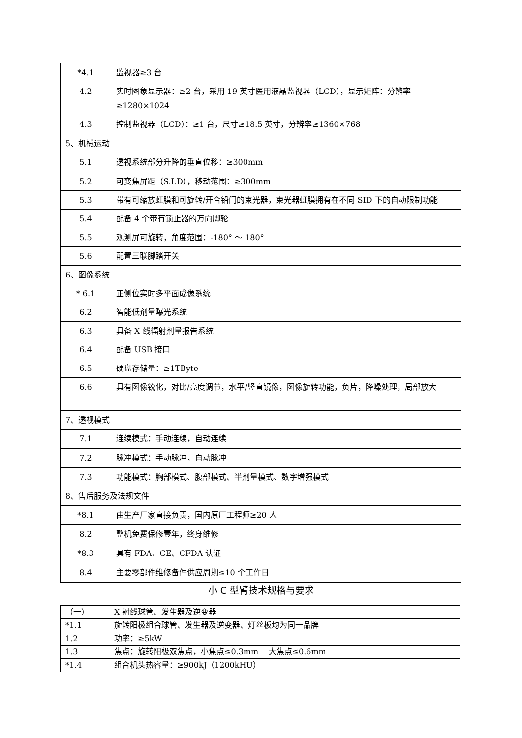| *4.1 | 监视器≥3 台 |
| 4.2 | 实时图象显示器：≥2 台，采用 19 英寸医用液晶监视器（LCD），显示矩阵：分辨率≥1280×1024 |
| 4.3 | 控制监视器（LCD）：≥1 台，尺寸≥18.5 英寸，分辨率≥1360×768 |
| 5、机械运动 | |
| 5.1 | 透视系统部分升降的垂直位移：≥300mm |
| 5.2 | 可变焦屏距（S.I.D），移动范围：≥300mm |
| 5.3 | 带有可缩放虹膜和可旋转/开合铅门的束光器，束光器虹膜拥有在不同 SID 下的自动限制功能 |
| 5.4 | 配备 4 个带有锁止器的万向脚轮 |
| 5.5 | 观测屏可旋转，角度范围：-180° ～ 180° |
| 5.6 | 配置三联脚踏开关 |
| 6、图像系统 | |
| * 6.1 | 正侧位实时多平面成像系统 |
| 6.2 | 智能低剂量曝光系统 |
| 6.3 | 具备 X 线辐射剂量报告系统 |
| 6.4 | 配备 USB 接口 |
| 6.5 | 硬盘存储量：≥1TByte |
| 6.6 | 具有图像锐化，对比/亮度调节，水平/竖直镜像，图像旋转功能，负片，降噪处理，局部放大 |
| 7、透视模式 | |
| 7.1 | 连续模式：手动连续，自动连续 |
| 7.2 | 脉冲模式：手动脉冲，自动脉冲 |
| 7.3 | 功能模式：胸部模式、腹部模式、半剂量模式、数字增强模式 |
| 8、售后服务及法规文件 | |
| *8.1 | 由生产厂家直接负责，国内原厂工程师≥20 人 |
| 8.2 | 整机免费保修壹年，终身维修 |
| *8.3 | 具有 FDA、CE、CFDA 认证 |
| 8.4 | 主要零部件维修备件供应周期≤10 个工作日 |
小 C 型臂技术规格与要求
| （一） | X 射线球管、发生器及逆变器 |
| *1.1 | 旋转阳极组合球管、发生器及逆变器、灯丝板均为同一品牌 |
| 1.2 | 功率：≥5kW |
| 1.3 | 焦点：旋转阳极双焦点，小焦点≤0.3mm 大焦点≤0.6mm |
| *1.4 | 组合机头热容量：≥900kJ（1200kHU） |